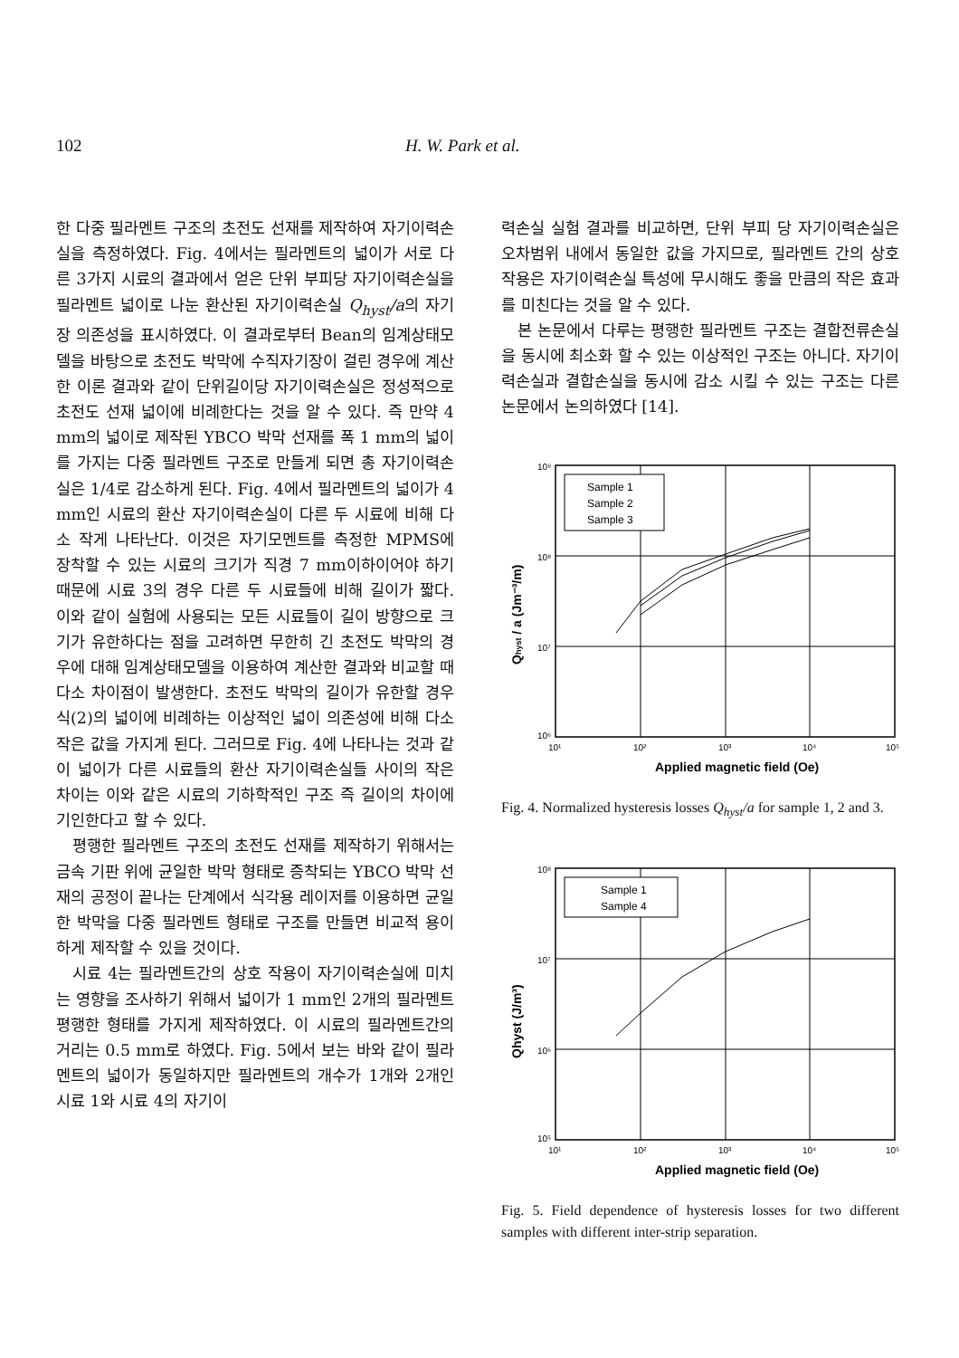102 H. W. Park et al.
한 다중 필라멘트 구조의 초전도 선재를 제작하여 자기이력손실을 측정하였다. Fig. 4에서는 필라멘트의 넓이가 서로 다른 3가지 시료의 결과에서 얻은 단위 부피당 자기이력손실을 필라멘트 넓이로 나눈 환산된 자기이력손실 Q<sub>hyst</sub>/a의 자기장 의존성을 표시하였다. 이 결과로부터 Bean의 임계상태모델을 바탕으로 초전도 박막에 수직자기장이 걸린 경우에 계산한 이론 결과와 같이 단위길이당 자기이력손실은 정성적으로 초전도 선재 넓이에 비례한다는 것을 알 수 있다. 즉 만약 4 mm의 넓이로 제작된 YBCO 박막 선재를 폭 1 mm의 넓이를 가지는 다중 필라멘트 구조로 만들게 되면 총 자기이력손실은 1/4로 감소하게 된다. Fig. 4에서 필라멘트의 넓이가 4 mm인 시료의 환산 자기이력손실이 다른 두 시료에 비해 다소 작게 나타난다. 이것은 자기모멘트를 측정한 MPMS에 장착할 수 있는 시료의 크기가 직경 7 mm이하이어야 하기 때문에 시료 3의 경우 다른 두 시료들에 비해 길이가 짧다. 이와 같이 실험에 사용되는 모든 시료들이 길이 방향으로 크기가 유한하다는 점을 고려하면 무한히 긴 초전도 박막의 경우에 대해 임계상태모델을 이용하여 계산한 결과와 비교할 때 다소 차이점이 발생한다. 초전도 박막의 길이가 유한할 경우 식(2)의 넓이에 비례하는 이상적인 넓이 의존성에 비해 다소 작은 값을 가지게 된다. 그러므로 Fig. 4에 나타나는 것과 같이 넓이가 다른 시료들의 환산 자기이력손실들 사이의 작은 차이는 이와 같은 시료의 기하학적인 구조 즉 길이의 차이에 기인한다고 할 수 있다.
평행한 필라멘트 구조의 초전도 선재를 제작하기 위해서는 금속 기판 위에 균일한 박막 형태로 증착되는 YBCO 박막 선재의 공정이 끝나는 단계에서 식각용 레이저를 이용하면 균일한 박막을 다중 필라멘트 형태로 구조를 만들면 비교적 용이하게 제작할 수 있을 것이다.
시료 4는 필라멘트간의 상호 작용이 자기이력손실에 미치는 영향을 조사하기 위해서 넓이가 1 mm인 2개의 필라멘트 평행한 형태를 가지게 제작하였다. 이 시료의 필라멘트간의 거리는 0.5 mm로 하였다. Fig. 5에서 보는 바와 같이 필라멘트의 넓이가 동일하지만 필라멘트의 개수가 1개와 2개인 시료 1와 시료 4의 자기이
력손실 실험 결과를 비교하면, 단위 부피 당 자기이력손실은 오차범위 내에서 동일한 값을 가지므로, 필라멘트 간의 상호작용은 자기이력손실 특성에 무시해도 좋을 만큼의 작은 효과를 미친다는 것을 알 수 있다.
본 논문에서 다루는 평행한 필라멘트 구조는 결합전류손실을 동시에 최소화 할 수 있는 이상적인 구조는 아니다. 자기이력손실과 결합손실을 동시에 감소 시킬 수 있는 구조는 다른 논문에서 논의하였다 [14].
Sample 1
Sample 2
Sample 3
10⁹
10⁸
10⁷
10⁶
10¹
10²
10³
10⁴
10⁵
Applied magnetic field (Oe)
Qhyst / a (Jm⁻³/m)
Fig. 4. Normalized hysteresis losses Q<sub>hyst</sub>/a for sample 1, 2 and 3.
Sample 1
Sample 4
10⁸
10⁷
10⁶
10⁵
10¹
10²
10³
10⁴
10⁵
Applied magnetic field (Oe)
Qhyst (J/m³)
Fig. 5. Field dependence of hysteresis losses for two different samples with different inter-strip separation.